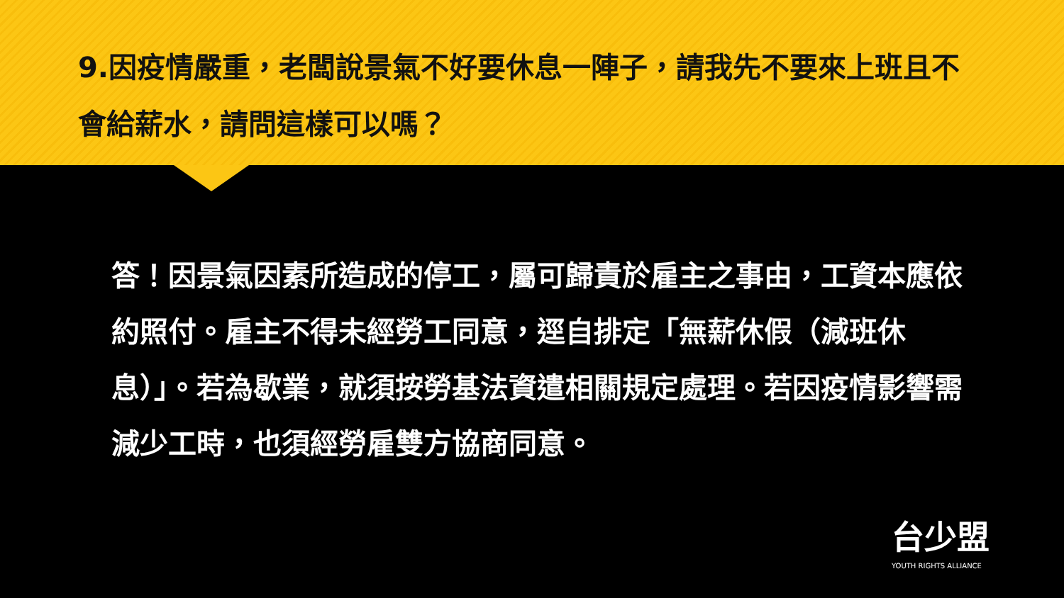9.因疫情嚴重，老闆說景氣不好要休息一陣子，請我先不要來上班且不會給薪水，請問這樣可以嗎？
答！因景氣因素所造成的停工，屬可歸責於雇主之事由，工資本應依約照付。雇主不得未經勞工同意，逕自排定「無薪休假（減班休息）」。若為歇業，就須按勞基法資遣相關規定處理。若因疫情影響需減少工時，也須經勞雇雙方協商同意。
台少盟
YOUTH RIGHTS ALLIANCE